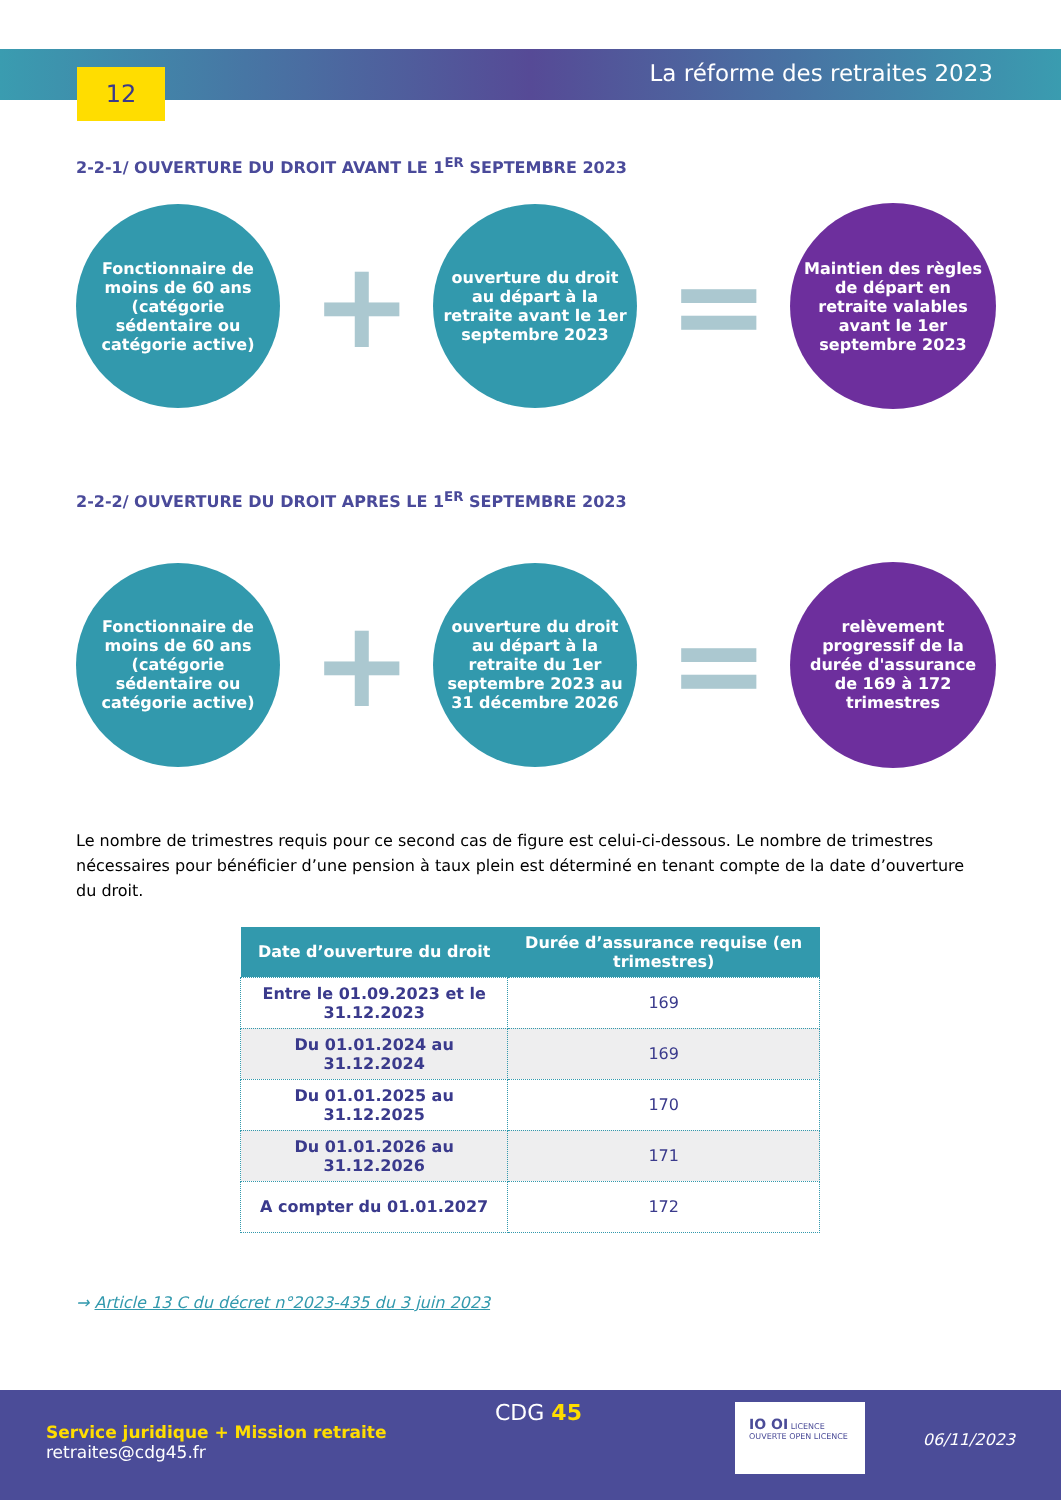12 La réforme des retraites 2023
2-2-1/ OUVERTURE DU DROIT AVANT LE 1<sup>ER</sup> SEPTEMBRE 2023
Fonctionnaire de moins de 60 ans (catégorie sédentaire ou catégorie active)
+
ouverture du droit au départ à la retraite avant le 1er septembre 2023
=
Maintien des règles de départ en retraite valables avant le 1er septembre 2023
2-2-2/ OUVERTURE DU DROIT APRES LE 1<sup>ER</sup> SEPTEMBRE 2023
Fonctionnaire de moins de 60 ans (catégorie sédentaire ou catégorie active)
+
ouverture du droit au départ à la retraite du 1er septembre 2023 au 31 décembre 2026
=
relèvement progressif de la durée d'assurance de 169 à 172 trimestres
Le nombre de trimestres requis pour ce second cas de figure est celui-ci-dessous. Le nombre de trimestres nécessaires pour bénéficier d’une pension à taux plein est déterminé en tenant compte de la date d’ouverture du droit.
| Date d’ouverture du droit | Durée d’assurance requise (en trimestres) |
| --- | --- |
| Entre le 01.09.2023 et le 31.12.2023 | 169 |
| Du 01.01.2024 au 31.12.2024 | 169 |
| Du 01.01.2025 au 31.12.2025 | 170 |
| Du 01.01.2026 au 31.12.2026 | 171 |
| A compter du 01.01.2027 | 172 |
→ Article 13 C du décret n°2023-435 du 3 juin 2023
Service juridique + Mission retraite
retraites@cdg45.fr
CDG 45
IO OI LICENCE OUVERTE OPEN LICENCE
06/11/2023